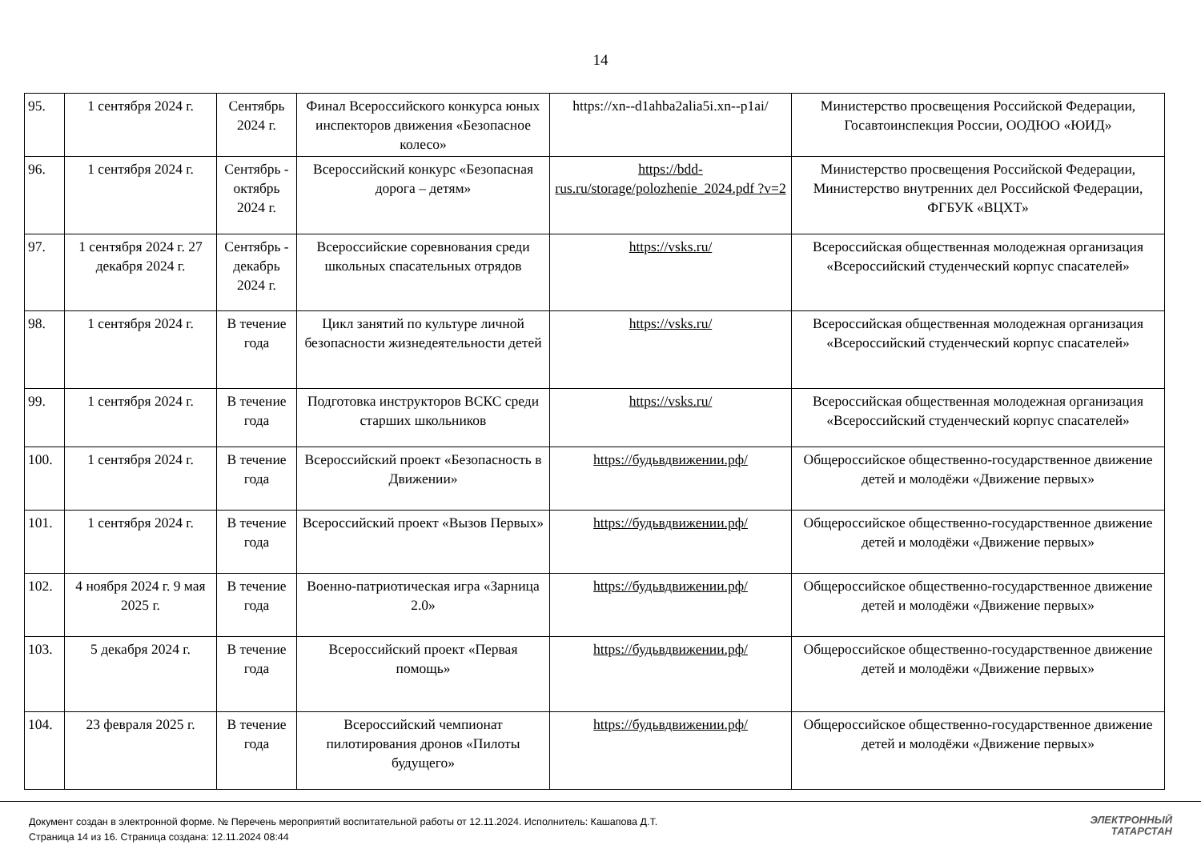14
| 95. | 1 сентября 2024 г. | Сентябрь 2024 г. | Финал Всероссийского конкурса юных инспекторов движения «Безопасное колесо» | https://xn--d1ahba2alia5i.xn--p1ai/ | Министерство просвещения Российской Федерации, Госавтоинспекция России, ООДЮО «ЮИД» |
| 96. | 1 сентября 2024 г. | Сентябрь - октябрь 2024 г. | Всероссийский конкурс «Безопасная дорога – детям» | https://bdd-rus.ru/storage/polozhenie_2024.pdf ?v=2 | Министерство просвещения Российской Федерации, Министерство внутренних дел Российской Федерации, ФГБУК «ВЦХТ» |
| 97. | 1 сентября 2024 г. 27 декабря 2024 г. | Сентябрь - декабрь 2024 г. | Всероссийские соревнования среди школьных спасательных отрядов | https://vsks.ru/ | Всероссийская общественная молодежная организация «Всероссийский студенческий корпус спасателей» |
| 98. | 1 сентября 2024 г. | В течение года | Цикл занятий по культуре личной безопасности жизнедеятельности детей | https://vsks.ru/ | Всероссийская общественная молодежная организация «Всероссийский студенческий корпус спасателей» |
| 99. | 1 сентября 2024 г. | В течение года | Подготовка инструкторов ВСКС среди старших школьников | https://vsks.ru/ | Всероссийская общественная молодежная организация «Всероссийский студенческий корпус спасателей» |
| 100. | 1 сентября 2024 г. | В течение года | Всероссийский проект «Безопасность в Движении» | https://будьвдвижении.рф/ | Общероссийское общественно-государственное движение детей и молодёжи «Движение первых» |
| 101. | 1 сентября 2024 г. | В течение года | Всероссийский проект «Вызов Первых» | https://будьвдвижении.рф/ | Общероссийское общественно-государственное движение детей и молодёжи «Движение первых» |
| 102. | 4 ноября 2024 г. 9 мая 2025 г. | В течение года | Военно-патриотическая игра «Зарница 2.0» | https://будьвдвижении.рф/ | Общероссийское общественно-государственное движение детей и молодёжи «Движение первых» |
| 103. | 5 декабря 2024 г. | В течение года | Всероссийский проект «Первая помощь» | https://будьвдвижении.рф/ | Общероссийское общественно-государственное движение детей и молодёжи «Движение первых» |
| 104. | 23 февраля 2025 г. | В течение года | Всероссийский чемпионат пилотирования дронов «Пилоты будущего» | https://будьвдвижении.рф/ | Общероссийское общественно-государственное движение детей и молодёжи «Движение первых» |
Документ создан в электронной форме. № Перечень мероприятий воспитательной работы от 12.11.2024. Исполнитель: Кашапова Д.Т.
Страница 14 из 16. Страница создана: 12.11.2024 08:44
ЭЛЕКТРОННЫЙ
ТАТАРСТАН